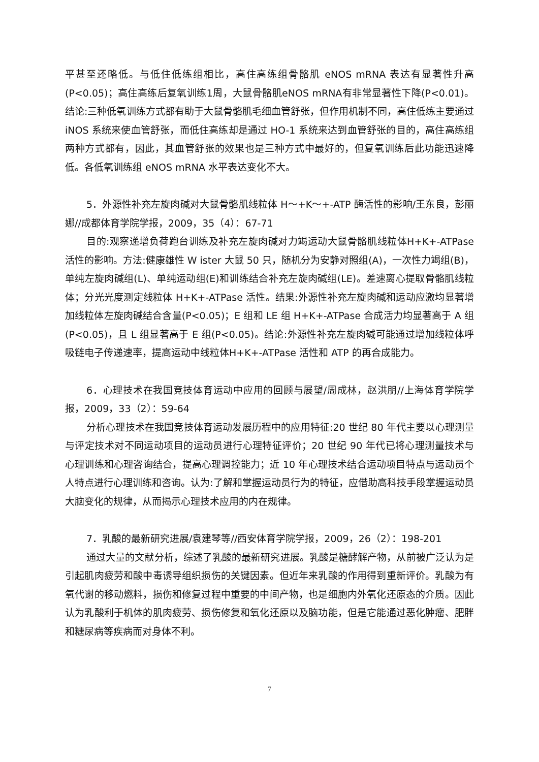平甚至还略低。与低住低练组相比，高住高练组骨骼肌 eNOS mRNA 表达有显著性升高(P<0.05)；高住高练后复氧训练1周，大鼠骨骼肌eNOS mRNA有非常显著性下降(P<0.01)。结论:三种低氧训练方式都有助于大鼠骨骼肌毛细血管舒张，但作用机制不同，高住低练主要通过 iNOS 系统来使血管舒张，而低住高练却是通过 HO-1 系统来达到血管舒张的目的，高住高练组两种方式都有，因此，其血管舒张的效果也是三种方式中最好的，但复氧训练后此功能迅速降低。各低氧训练组 eNOS mRNA 水平表达变化不大。
5．外源性补充左旋肉碱对大鼠骨骼肌线粒体 H～+K～+-ATP 酶活性的影响/王东良，彭丽娜//成都体育学院学报，2009，35（4）：67-71
目的:观察递增负荷跑台训练及补充左旋肉碱对力竭运动大鼠骨骼肌线粒体H+K+-ATPase 活性的影响。方法:健康雄性 W ister 大鼠 50 只，随机分为安静对照组(A)，一次性力竭组(B)，单纯左旋肉碱组(L)、单纯运动组(E)和训练结合补充左旋肉碱组(LE)。差速离心提取骨骼肌线粒体；分光光度测定线粒体 H+K+-ATPase 活性。结果:外源性补充左旋肉碱和运动应激均显著增加线粒体左旋肉碱结合含量(P<0.05)；E 组和 LE 组 H+K+-ATPase 合成活力均显著高于 A 组(P<0.05)，且 L 组显著高于 E 组(P<0.05)。结论:外源性补充左旋肉碱可能通过增加线粒体呼吸链电子传递速率，提高运动中线粒体H+K+-ATPase 活性和 ATP 的再合成能力。
6．心理技术在我国竞技体育运动中应用的回顾与展望/周成林，赵洪朋//上海体育学院学报，2009，33（2）：59-64
分析心理技术在我国竞技体育运动发展历程中的应用特征:20 世纪 80 年代主要以心理测量与评定技术对不同运动项目的运动员进行心理特征评价；20 世纪 90 年代已将心理测量技术与心理训练和心理咨询结合，提高心理调控能力；近 10 年心理技术结合运动项目特点与运动员个人特点进行心理训练和咨询。认为:了解和掌握运动员行为的特征，应借助高科技手段掌握运动员大脑变化的规律，从而揭示心理技术应用的内在规律。
7．乳酸的最新研究进展/袁建琴等//西安体育学院学报，2009，26（2）：198-201
通过大量的文献分析，综述了乳酸的最新研究进展。乳酸是糖酵解产物，从前被广泛认为是引起肌肉疲劳和酸中毒诱导组织损伤的关键因素。但近年来乳酸的作用得到重新评价。乳酸为有氧代谢的移动燃料，损伤和修复过程中重要的中间产物，也是细胞内外氧化还原态的介质。因此认为乳酸利于机体的肌肉疲劳、损伤修复和氧化还原以及脑功能，但是它能通过恶化肿瘤、肥胖和糖尿病等疾病而对身体不利。
7